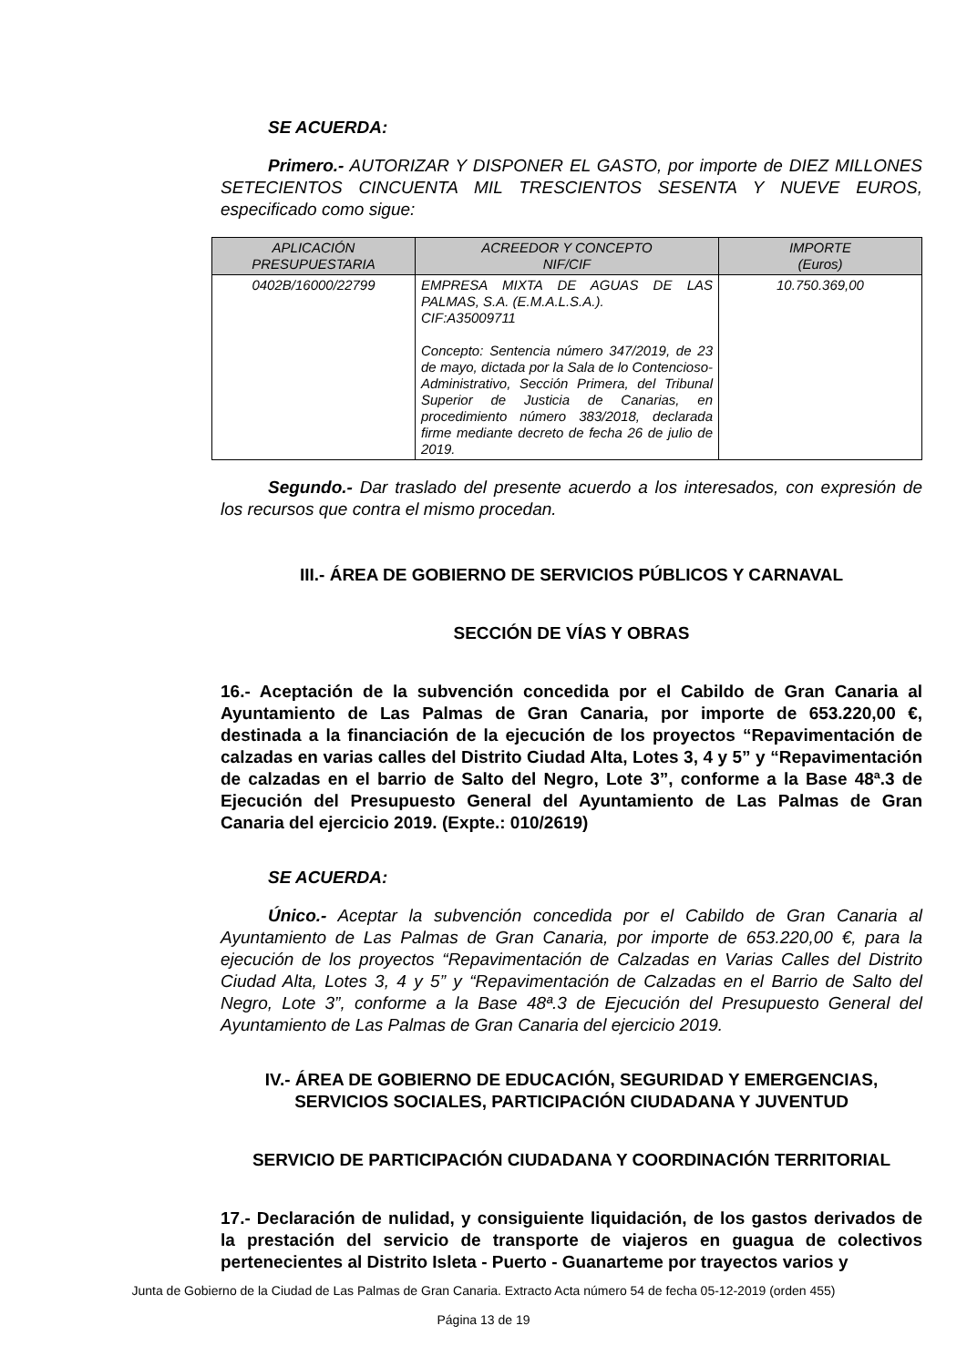SE ACUERDA:
Primero.- AUTORIZAR Y DISPONER EL GASTO, por importe de DIEZ MILLONES SETECIENTOS CINCUENTA MIL TRESCIENTOS SESENTA Y NUEVE EUROS, especificado como sigue:
| APLICACIÓN PRESUPUESTARIA | ACREEDOR Y CONCEPTO NIF/CIF | IMPORTE (Euros) |
| --- | --- | --- |
| 0402B/16000/22799 | EMPRESA MIXTA DE AGUAS DE LAS PALMAS, S.A. (E.M.A.L.S.A.). CIF:A35009711 Concepto: Sentencia número 347/2019, de 23 de mayo, dictada por la Sala de lo Contencioso-Administrativo, Sección Primera, del Tribunal Superior de Justicia de Canarias, en procedimiento número 383/2018, declarada firme mediante decreto de fecha 26 de julio de 2019. | 10.750.369,00 |
Segundo.- Dar traslado del presente acuerdo a los interesados, con expresión de los recursos que contra el mismo procedan.
III.- ÁREA DE GOBIERNO DE SERVICIOS PÚBLICOS Y CARNAVAL
SECCIÓN DE VÍAS Y OBRAS
16.- Aceptación de la subvención concedida por el Cabildo de Gran Canaria al Ayuntamiento de Las Palmas de Gran Canaria, por importe de 653.220,00 €, destinada a la financiación de la ejecución de los proyectos “Repavimentación de calzadas en varias calles del Distrito Ciudad Alta, Lotes 3, 4 y 5” y “Repavimentación de calzadas en el barrio de Salto del Negro, Lote 3”, conforme a la Base 48ª.3 de Ejecución del Presupuesto General del Ayuntamiento de Las Palmas de Gran Canaria del ejercicio 2019. (Expte.: 010/2619)
SE ACUERDA:
Único.- Aceptar la subvención concedida por el Cabildo de Gran Canaria al Ayuntamiento de Las Palmas de Gran Canaria, por importe de 653.220,00 €, para la ejecución de los proyectos “Repavimentación de Calzadas en Varias Calles del Distrito Ciudad Alta, Lotes 3, 4 y 5” y “Repavimentación de Calzadas en el Barrio de Salto del Negro, Lote 3”, conforme a la Base 48ª.3 de Ejecución del Presupuesto General del Ayuntamiento de Las Palmas de Gran Canaria del ejercicio 2019.
IV.- ÁREA DE GOBIERNO DE EDUCACIÓN, SEGURIDAD Y EMERGENCIAS, SERVICIOS SOCIALES, PARTICIPACIÓN CIUDADANA Y JUVENTUD
SERVICIO DE PARTICIPACIÓN CIUDADANA Y COORDINACIÓN TERRITORIAL
17.- Declaración de nulidad, y consiguiente liquidación, de los gastos derivados de la prestación del servicio de transporte de viajeros en guagua de colectivos pertenecientes al Distrito Isleta - Puerto - Guanarteme por trayectos varios y
Junta de Gobierno de la Ciudad de Las Palmas de Gran Canaria. Extracto Acta número 54 de fecha 05-12-2019 (orden 455)
Página 13 de 19